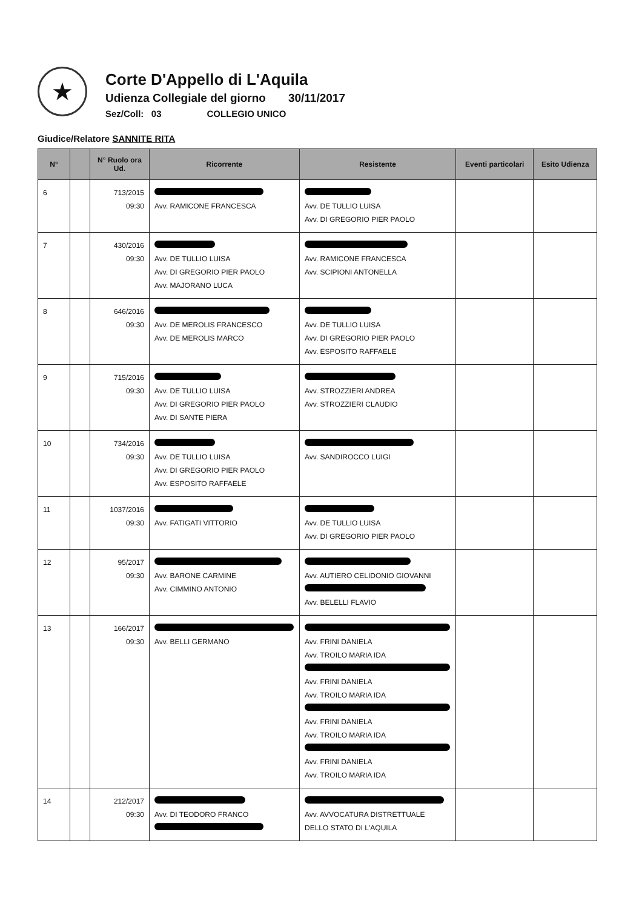★
Corte D'Appello di L'Aquila
Udienza Collegiale del giorno 30/11/2017
Sez/Coll: 03 COLLEGIO UNICO
Giudice/Relatore SANNITE RITA
| N° | | N° Ruolo ora Ud. | Ricorrente | Resistente | Eventi particolari | Esito Udienza |
| --- | --- | --- | --- | --- | --- | --- |
| 6 | | 713/2015 09:30 | Avv. RAMICONE FRANCESCA | Avv. DE TULLIO LUISA Avv. DI GREGORIO PIER PAOLO | | |
| 7 | | 430/2016 09:30 | Avv. DE TULLIO LUISA Avv. DI GREGORIO PIER PAOLO Avv. MAJORANO LUCA | Avv. RAMICONE FRANCESCA Avv. SCIPIONI ANTONELLA | | |
| 8 | | 646/2016 09:30 | Avv. DE MEROLIS FRANCESCO Avv. DE MEROLIS MARCO | Avv. DE TULLIO LUISA Avv. DI GREGORIO PIER PAOLO Avv. ESPOSITO RAFFAELE | | |
| 9 | | 715/2016 09:30 | Avv. DE TULLIO LUISA Avv. DI GREGORIO PIER PAOLO Avv. DI SANTE PIERA | Avv. STROZZIERI ANDREA Avv. STROZZIERI CLAUDIO | | |
| 10 | | 734/2016 09:30 | Avv. DE TULLIO LUISA Avv. DI GREGORIO PIER PAOLO Avv. ESPOSITO RAFFAELE | Avv. SANDIROCCO LUIGI | | |
| 11 | | 1037/2016 09:30 | Avv. FATIGATI VITTORIO | Avv. DE TULLIO LUISA Avv. DI GREGORIO PIER PAOLO | | |
| 12 | | 95/2017 09:30 | Avv. BARONE CARMINE Avv. CIMMINO ANTONIO | Avv. AUTIERO CELIDONIO GIOVANNI Avv. BELELLI FLAVIO | | |
| 13 | | 166/2017 09:30 | Avv. BELLI GERMANO | Avv. FRINI DANIELA Avv. TROILO MARIA IDA Avv. FRINI DANIELA Avv. TROILO MARIA IDA Avv. FRINI DANIELA Avv. TROILO MARIA IDA Avv. FRINI DANIELA Avv. TROILO MARIA IDA | | |
| 14 | | 212/2017 09:30 | Avv. DI TEODORO FRANCO | Avv. AVVOCATURA DISTRETTUALE DELLO STATO DI L'AQUILA | | |